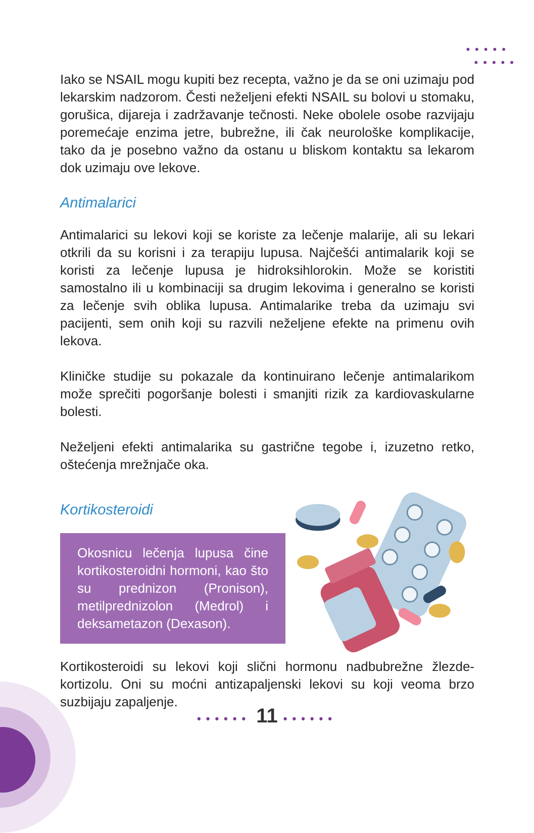•••••
•••••
Iako se NSAIL mogu kupiti bez recepta, važno je da se oni uzimaju pod lekarskim nadzorom. Česti neželjeni efekti NSAIL su bolovi u stomaku, gorušica, dijareja i zadržavanje tečnosti. Neke obolele osobe razvijaju poremećaje enzima jetre, bubrežne, ili čak neurološke komplikacije, tako da je posebno važno da ostanu u bliskom kontaktu sa lekarom dok uzimaju ove lekove.
Antimalarici
Antimalarici su lekovi koji se koriste za lečenje malarije, ali su lekari otkrili da su korisni i za terapiju lupusa. Najčešći antimalarik koji se koristi za lečenje lupusa je hidroksihlorokin. Može se koristiti samostalno ili u kombinaciji sa drugim lekovima i generalno se koristi za lečenje svih oblika lupusa. Antimalarike treba da uzimaju svi pacijenti, sem onih koji su razvili neželjene efekte na primenu ovih lekova.
Kliničke studije su pokazale da kontinuirano lečenje antimalarikom može sprečiti pogoršanje bolesti i smanjiti rizik za kardiovaskularne bolesti.
Neželjeni efekti antimalarika su gastrične tegobe i, izuzetno retko, oštećenja mrežnjače oka.
Kortikosteroidi
Okosnicu lečenja lupusa čine kortikosteroidni hormoni, kao što su prednizon (Pronison), metilprednizolon (Medrol) i deksametazon (Dexason).
Kortikosteroidi su lekovi koji slični hormonu nadbubrežne žlezde-kortizolu. Oni su moćni antizapaljenski lekovi su koji veoma brzo suzbijaju zapaljenje.
•••••• 11 ••••••